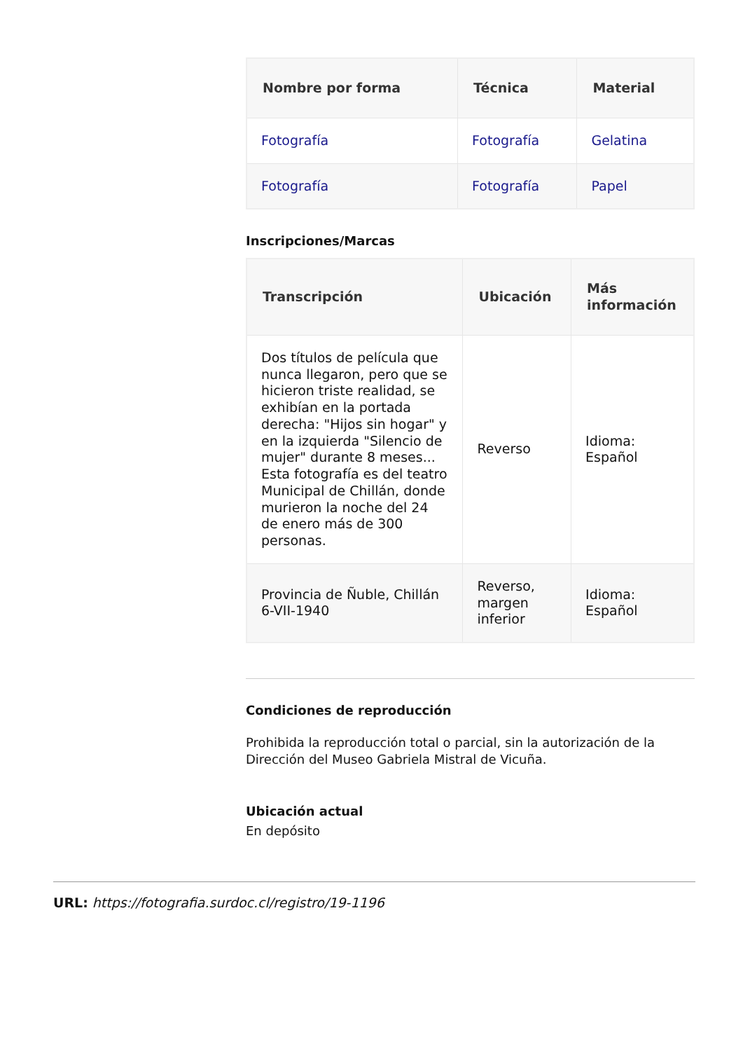| Nombre por forma | Técnica | Material |
| --- | --- | --- |
| Fotografía | Fotografía | Gelatina |
| Fotografía | Fotografía | Papel |
Inscripciones/Marcas
| Transcripción | Ubicación | Más información |
| --- | --- | --- |
| Dos títulos de película que nunca llegaron, pero que se hicieron triste realidad, se exhibían en la portada derecha: "Hijos sin hogar" y en la izquierda "Silencio de mujer" durante 8 meses... Esta fotografía es del teatro Municipal de Chillán, donde murieron la noche del 24 de enero más de 300 personas. | Reverso | Idioma: Español |
| Provincia de Ñuble, Chillán 6-VII-1940 | Reverso, margen inferior | Idioma: Español |
Condiciones de reproducción
Prohibida la reproducción total o parcial, sin la autorización de la Dirección del Museo Gabriela Mistral de Vicuña.
Ubicación actual
En depósito
URL: https://fotografia.surdoc.cl/registro/19-1196